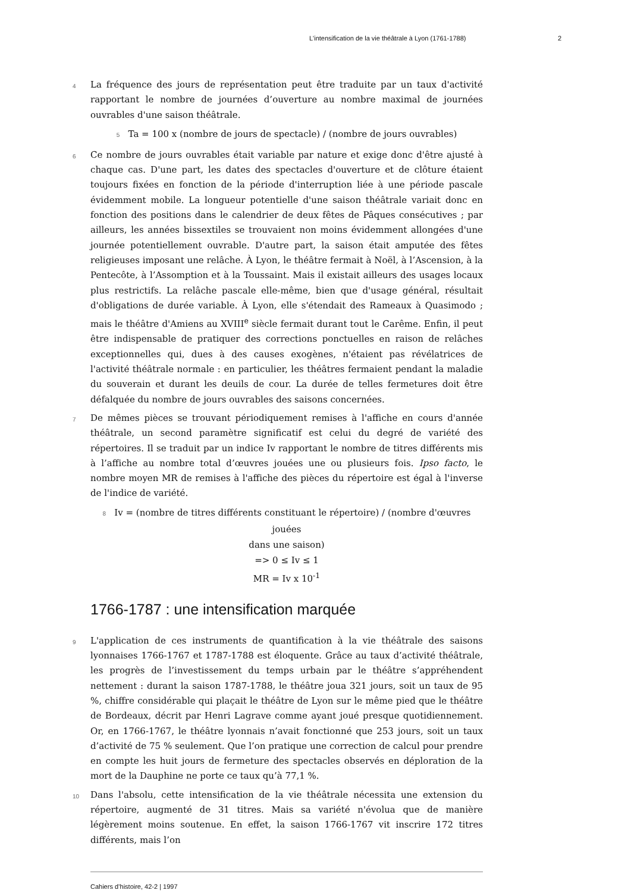L'intensification de la vie théâtrale à Lyon (1761-1788) 2
4 La fréquence des jours de représentation peut être traduite par un taux d'activité rapportant le nombre de journées d’ouverture au nombre maximal de journées ouvrables d'une saison théâtrale.
5 Ta = 100 x (nombre de jours de spectacle) / (nombre de jours ouvrables)
6 Ce nombre de jours ouvrables était variable par nature et exige donc d'être ajusté à chaque cas. D'une part, les dates des spectacles d'ouverture et de clôture étaient toujours fixées en fonction de la période d'interruption liée à une période pascale évidemment mobile. La longueur potentielle d'une saison théâtrale variait donc en fonction des positions dans le calendrier de deux fêtes de Pâques consécutives ; par ailleurs, les années bissextiles se trouvaient non moins évidemment allongées d'une journée potentiellement ouvrable. D'autre part, la saison était amputée des fêtes religieuses imposant une relâche. À Lyon, le théâtre fermait à Noël, à l’Ascension, à la Pentecôte, à l’Assomption et à la Toussaint. Mais il existait ailleurs des usages locaux plus restrictifs. La relâche pascale elle-même, bien que d'usage général, résultait d'obligations de durée variable. À Lyon, elle s'étendait des Rameaux à Quasimodo ; mais le théâtre d'Amiens au XVIII<sup>e</sup> siècle fermait durant tout le Carême. Enfin, il peut être indispensable de pratiquer des corrections ponctuelles en raison de relâches exceptionnelles qui, dues à des causes exogènes, n'étaient pas révélatrices de l'activité théâtrale normale : en particulier, les théâtres fermaient pendant la maladie du souverain et durant les deuils de cour. La durée de telles fermetures doit être défalquée du nombre de jours ouvrables des saisons concernées.
7 De mêmes pièces se trouvant périodiquement remises à l'affiche en cours d'année théâtrale, un second paramètre significatif est celui du degré de variété des répertoires. Il se traduit par un indice Iv rapportant le nombre de titres différents mis à l’affiche au nombre total d’œuvres jouées une ou plusieurs fois. Ipso facto, le nombre moyen MR de remises à l'affiche des pièces du répertoire est égal à l'inverse de l'indice de variété.
8 Iv = (nombre de titres différents constituant le répertoire) / (nombre d'œuvres jouées
dans une saison)
=> 0 ≤ Iv ≤ 1
MR = Iv x 10<sup>-1</sup>
1766-1787 : une intensification marquée
9 L'application de ces instruments de quantification à la vie théâtrale des saisons lyonnaises 1766-1767 et 1787-1788 est éloquente. Grâce au taux d’activité théâtrale, les progrès de l’investissement du temps urbain par le théâtre s’appréhendent nettement : durant la saison 1787-1788, le théâtre joua 321 jours, soit un taux de 95 %, chiffre considérable qui plaçait le théâtre de Lyon sur le même pied que le théâtre de Bordeaux, décrit par Henri Lagrave comme ayant joué presque quotidiennement. Or, en 1766-1767, le théâtre lyonnais n’avait fonctionné que 253 jours, soit un taux d’activité de 75 % seulement. Que l’on pratique une correction de calcul pour prendre en compte les huit jours de fermeture des spectacles observés en déploration de la mort de la Dauphine ne porte ce taux qu’à 77,1 %.
10 Dans l'absolu, cette intensification de la vie théâtrale nécessita une extension du répertoire, augmenté de 31 titres. Mais sa variété n'évolua que de manière légèrement moins soutenue. En effet, la saison 1766-1767 vit inscrire 172 titres différents, mais l’on
Cahiers d’histoire, 42-2 | 1997